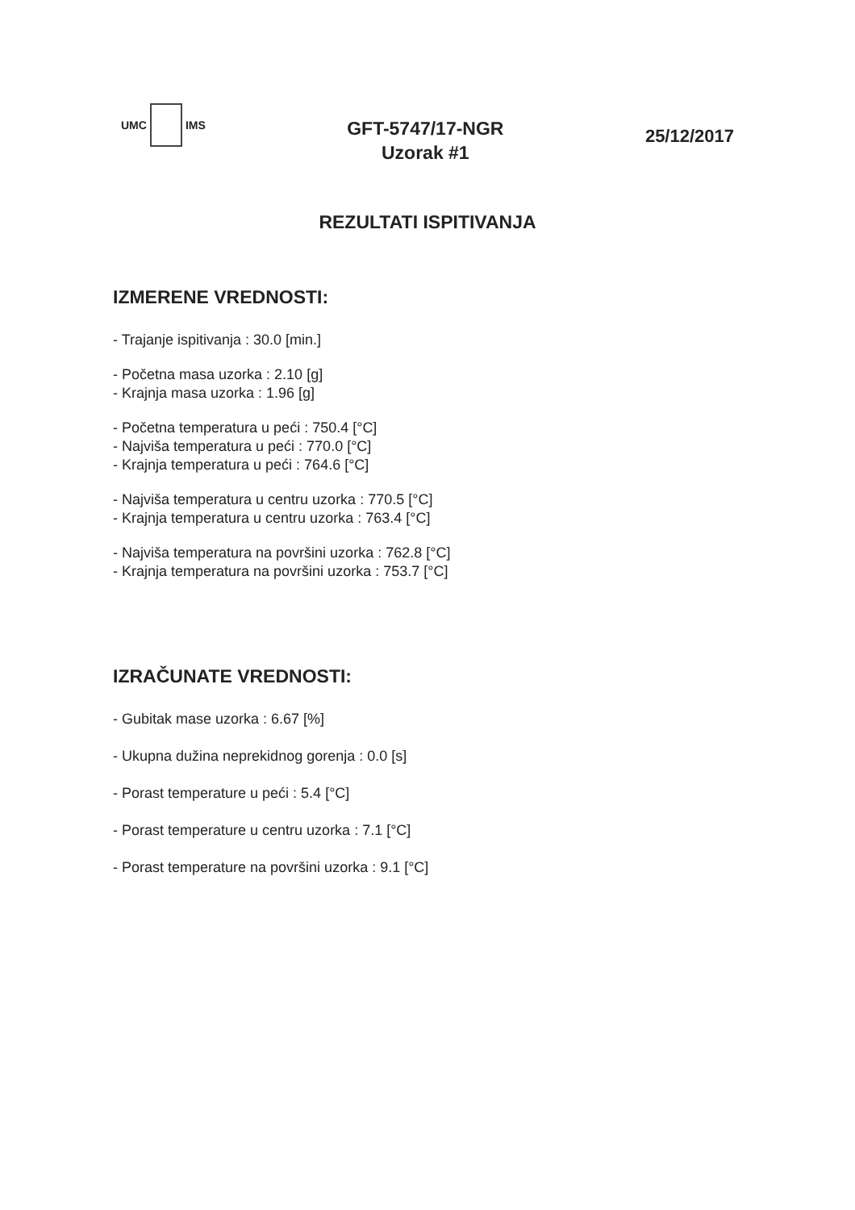UMC
IMS
GFT-5747/17-NGR
Uzorak #1
25/12/2017
REZULTATI ISPITIVANJA
IZMERENE VREDNOSTI:
- Trajanje ispitivanja : 30.0 [min.]
- Početna masa uzorka : 2.10 [g]
- Krajnja masa uzorka : 1.96 [g]
- Početna temperatura u peći : 750.4 [°C]
- Najviša temperatura u peći : 770.0 [°C]
- Krajnja temperatura u peći : 764.6 [°C]
- Najviša temperatura u centru uzorka : 770.5 [°C]
- Krajnja temperatura u centru uzorka : 763.4 [°C]
- Najviša temperatura na površini uzorka : 762.8 [°C]
- Krajnja temperatura na površini uzorka : 753.7 [°C]
IZRAČUNATE VREDNOSTI:
- Gubitak mase uzorka : 6.67 [%]
- Ukupna dužina neprekidnog gorenja : 0.0 [s]
- Porast temperature u peći : 5.4 [°C]
- Porast temperature u centru uzorka : 7.1 [°C]
- Porast temperature na površini uzorka : 9.1 [°C]